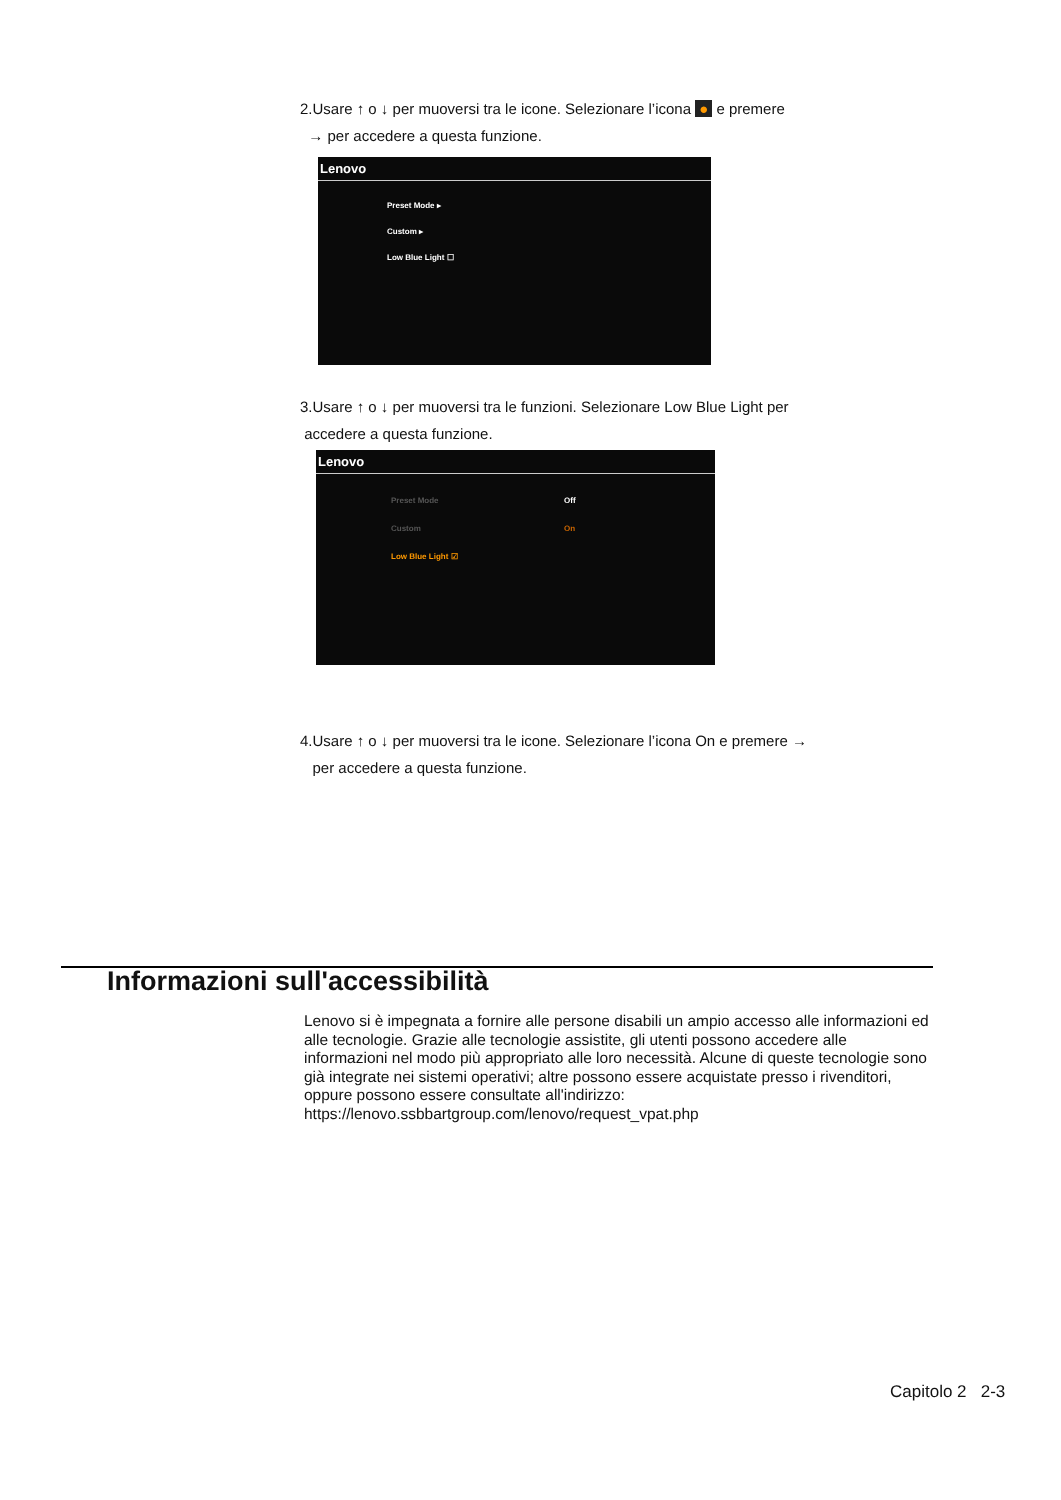2.Usare ↑ o ↓ per muoversi tra le icone. Selezionare l’icona ● e premere
→ per accedere a questa funzione.
Lenovo
Preset Mode ▸
Custom ▸
Low Blue Light ☐
3.Usare ↑ o ↓ per muoversi tra le funzioni. Selezionare Low Blue Light per
accedere a questa funzione.
Lenovo
Preset Mode
Custom
Low Blue Light ☑
Off
On
4.Usare ↑ o ↓ per muoversi tra le icone. Selezionare l’icona On e premere →
per accedere a questa funzione.
Informazioni sull'accessibilità
Lenovo si è impegnata a fornire alle persone disabili un ampio accesso alle informazioni ed alle tecnologie. Grazie alle tecnologie assistite, gli utenti possono accedere alle informazioni nel modo più appropriato alle loro necessità. Alcune di queste tecnologie sono già integrate nei sistemi operativi; altre possono essere acquistate presso i rivenditori, oppure possono essere consultate all'indirizzo:
https://lenovo.ssbbartgroup.com/lenovo/request_vpat.php
Capitolo 2 2-3